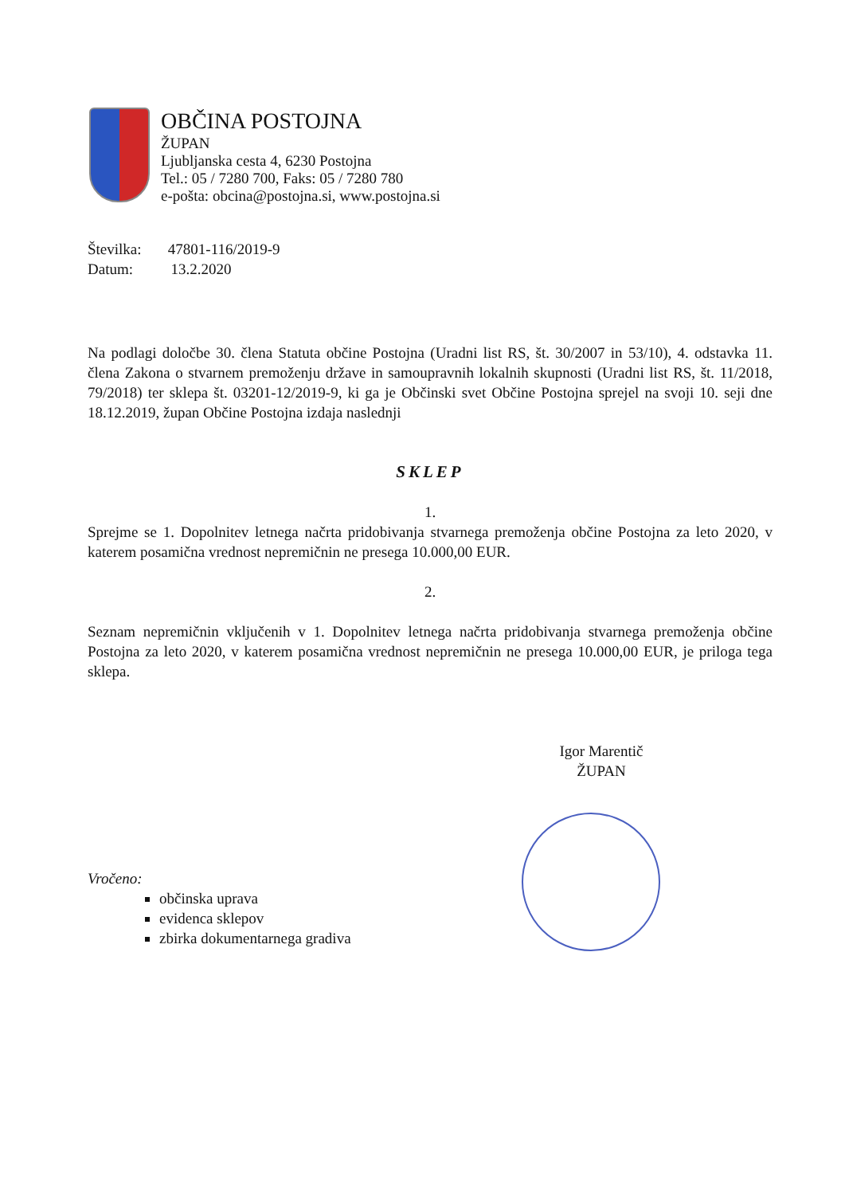OBČINA POSTOJNA
ŽUPAN
Ljubljanska cesta 4, 6230 Postojna
Tel.: 05 / 7280 700, Faks: 05 / 7280 780
e-pošta: obcina@postojna.si, www.postojna.si
Številka: 47801-116/2019-9
Datum: 13.2.2020
Na podlagi določbe 30. člena Statuta občine Postojna (Uradni list RS, št. 30/2007 in 53/10), 4. odstavka 11. člena Zakona o stvarnem premoženju države in samoupravnih lokalnih skupnosti (Uradni list RS, št. 11/2018, 79/2018) ter sklepa št. 03201-12/2019-9, ki ga je Občinski svet Občine Postojna sprejel na svoji 10. seji dne 18.12.2019, župan Občine Postojna izdaja naslednji
SKLEP
1.
Sprejme se 1. Dopolnitev letnega načrta pridobivanja stvarnega premoženja občine Postojna za leto 2020, v katerem posamična vrednost nepremičnin ne presega 10.000,00 EUR.
2.
Seznam nepremičnin vključenih v 1. Dopolnitev letnega načrta pridobivanja stvarnega premoženja občine Postojna za leto 2020, v katerem posamična vrednost nepremičnin ne presega 10.000,00 EUR, je priloga tega sklepa.
Igor Marentič
ŽUPAN
Vročeno:
občinska uprava
evidenca sklepov
zbirka dokumentarnega gradiva